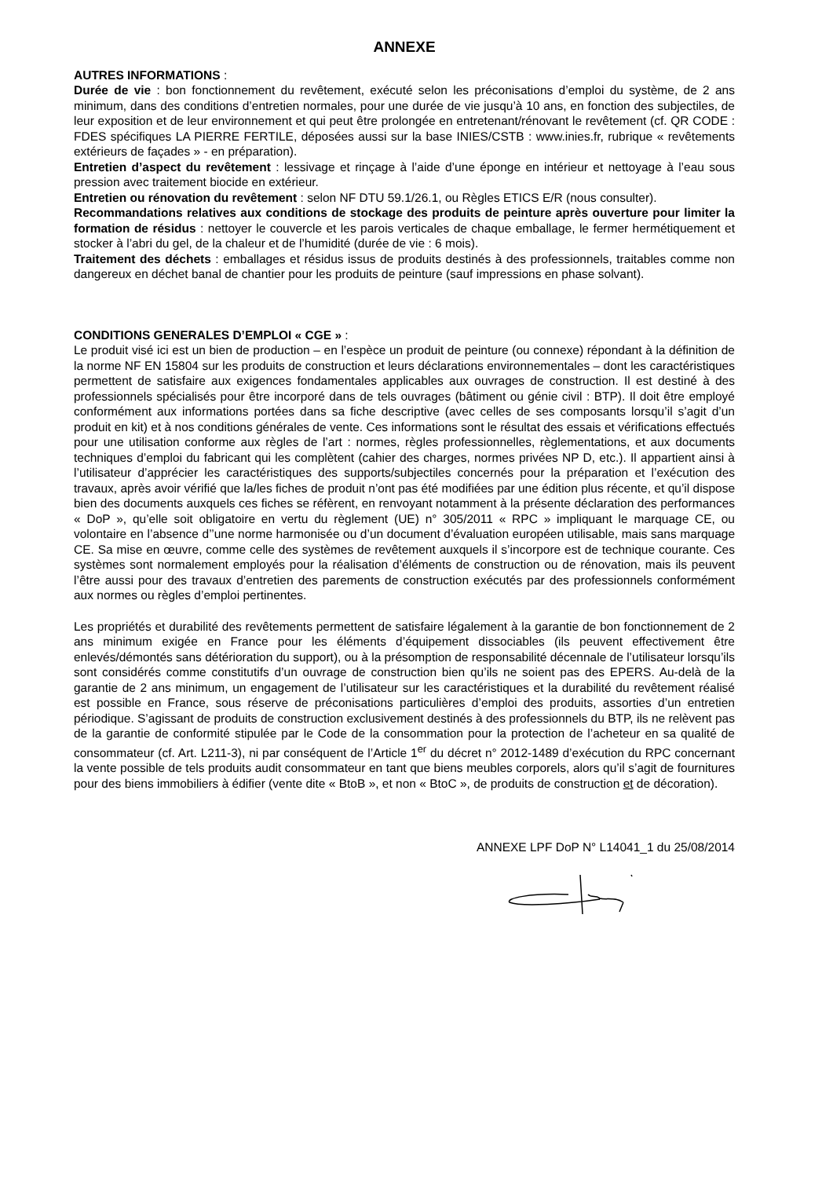ANNEXE
AUTRES INFORMATIONS :
Durée de vie : bon fonctionnement du revêtement, exécuté selon les préconisations d’emploi du système, de 2 ans minimum, dans des conditions d’entretien normales, pour une durée de vie jusqu’à 10 ans, en fonction des subjectiles, de leur exposition et de leur environnement et qui peut être prolongée en entretenant/rénovant le revêtement (cf. QR CODE : FDES spécifiques LA PIERRE FERTILE, déposées aussi sur la base INIES/CSTB : www.inies.fr, rubrique « revêtements extérieurs de façades » - en préparation).
Entretien d’aspect du revêtement : lessivage et rinçage à l’aide d’une éponge en intérieur et nettoyage à l’eau sous pression avec traitement biocide en extérieur.
Entretien ou rénovation du revêtement : selon NF DTU 59.1/26.1, ou Règles ETICS E/R (nous consulter).
Recommandations relatives aux conditions de stockage des produits de peinture après ouverture pour limiter la formation de résidus : nettoyer le couvercle et les parois verticales de chaque emballage, le fermer hermétiquement et stocker à l’abri du gel, de la chaleur et de l’humidité (durée de vie : 6 mois).
Traitement des déchets : emballages et résidus issus de produits destinés à des professionnels, traitables comme non dangereux en déchet banal de chantier pour les produits de peinture (sauf impressions en phase solvant).
CONDITIONS GENERALES D’EMPLOI « CGE » :
Le produit visé ici est un bien de production – en l’espèce un produit de peinture (ou connexe) répondant à la définition de la norme NF EN 15804 sur les produits de construction et leurs déclarations environnementales – dont les caractéristiques permettent de satisfaire aux exigences fondamentales applicables aux ouvrages de construction. Il est destiné à des professionnels spécialisés pour être incorporé dans de tels ouvrages (bâtiment ou génie civil : BTP). Il doit être employé conformément aux informations portées dans sa fiche descriptive (avec celles de ses composants lorsqu’il s’agit d’un produit en kit) et à nos conditions générales de vente. Ces informations sont le résultat des essais et vérifications effectués pour une utilisation conforme aux règles de l’art : normes, règles professionnelles, règlementations, et aux documents techniques d’emploi du fabricant qui les complètent (cahier des charges, normes privées NP D, etc.). Il appartient ainsi à l’utilisateur d’apprécier les caractéristiques des supports/subjectiles concernés pour la préparation et l’exécution des travaux, après avoir vérifié que la/les fiches de produit n’ont pas été modifiées par une édition plus récente, et qu’il dispose bien des documents auxquels ces fiches se réfèrent, en renvoyant notamment à la présente déclaration des performances « DoP », qu’elle soit obligatoire en vertu du règlement (UE) n° 305/2011 « RPC » impliquant le marquage CE, ou volontaire en l’absence d’’une norme harmonisée ou d’un document d’évaluation européen utilisable, mais sans marquage CE. Sa mise en œuvre, comme celle des systèmes de revêtement auxquels il s’incorpore est de technique courante. Ces systèmes sont normalement employés pour la réalisation d’éléments de construction ou de rénovation, mais ils peuvent l’être aussi pour des travaux d’entretien des parements de construction exécutés par des professionnels conformément aux normes ou règles d’emploi pertinentes.
Les propriétés et durabilité des revêtements permettent de satisfaire légalement à la garantie de bon fonctionnement de 2 ans minimum exigée en France pour les éléments d’équipement dissociables (ils peuvent effectivement être enlevés/démontés sans détérioration du support), ou à la présomption de responsabilité décennale de l’utilisateur lorsqu’ils sont considérés comme constitutifs d’un ouvrage de construction bien qu’ils ne soient pas des EPERS. Au-delà de la garantie de 2 ans minimum, un engagement de l’utilisateur sur les caractéristiques et la durabilité du revêtement réalisé est possible en France, sous réserve de préconisations particulières d’emploi des produits, assorties d’un entretien périodique. S’agissant de produits de construction exclusivement destinés à des professionnels du BTP, ils ne relèvent pas de la garantie de conformité stipulée par le Code de la consommation pour la protection de l’acheteur en sa qualité de consommateur (cf. Art. L211-3), ni par conséquent de l’Article 1<sup>er</sup> du décret n° 2012-1489 d’exécution du RPC concernant la vente possible de tels produits audit consommateur en tant que biens meubles corporels, alors qu’il s’agit de fournitures pour des biens immobiliers à édifier (vente dite « BtoB », et non « BtoC », de produits de construction et de décoration).
ANNEXE LPF DoP N° L14041_1 du 25/08/2014